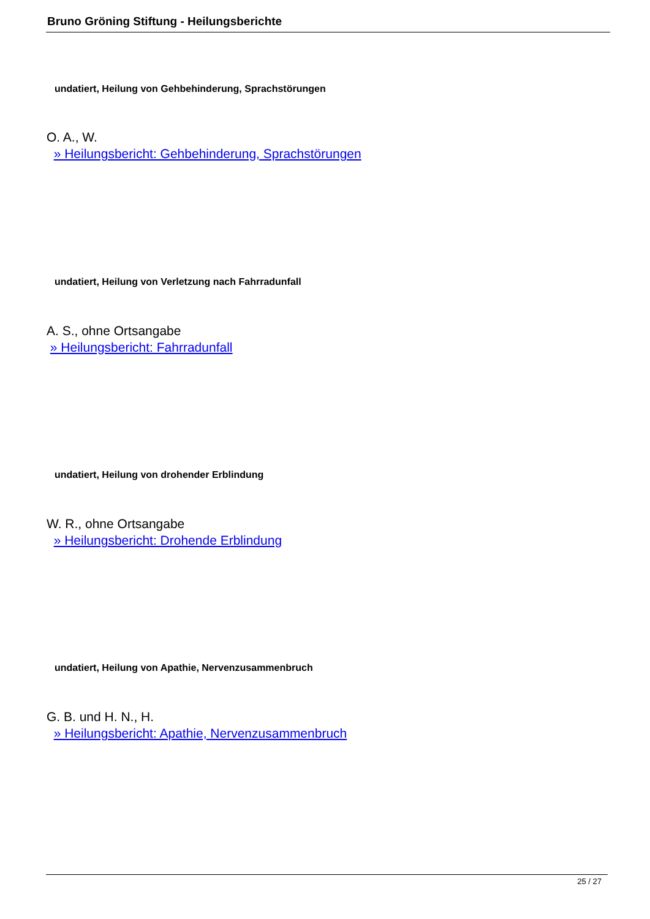Bruno Gröning Stiftung - Heilungsberichte
undatiert, Heilung von Gehbehinderung, Sprachstörungen
O. A., W.
» Heilungsbericht: Gehbehinderung, Sprachstörungen
undatiert, Heilung von Verletzung nach Fahrradunfall
A. S., ohne Ortsangabe
» Heilungsbericht: Fahrradunfall
undatiert, Heilung von drohender Erblindung
W. R., ohne Ortsangabe
» Heilungsbericht: Drohende Erblindung
undatiert, Heilung von Apathie, Nervenzusammenbruch
G. B. und H. N., H.
» Heilungsbericht: Apathie, Nervenzusammenbruch
25 / 27